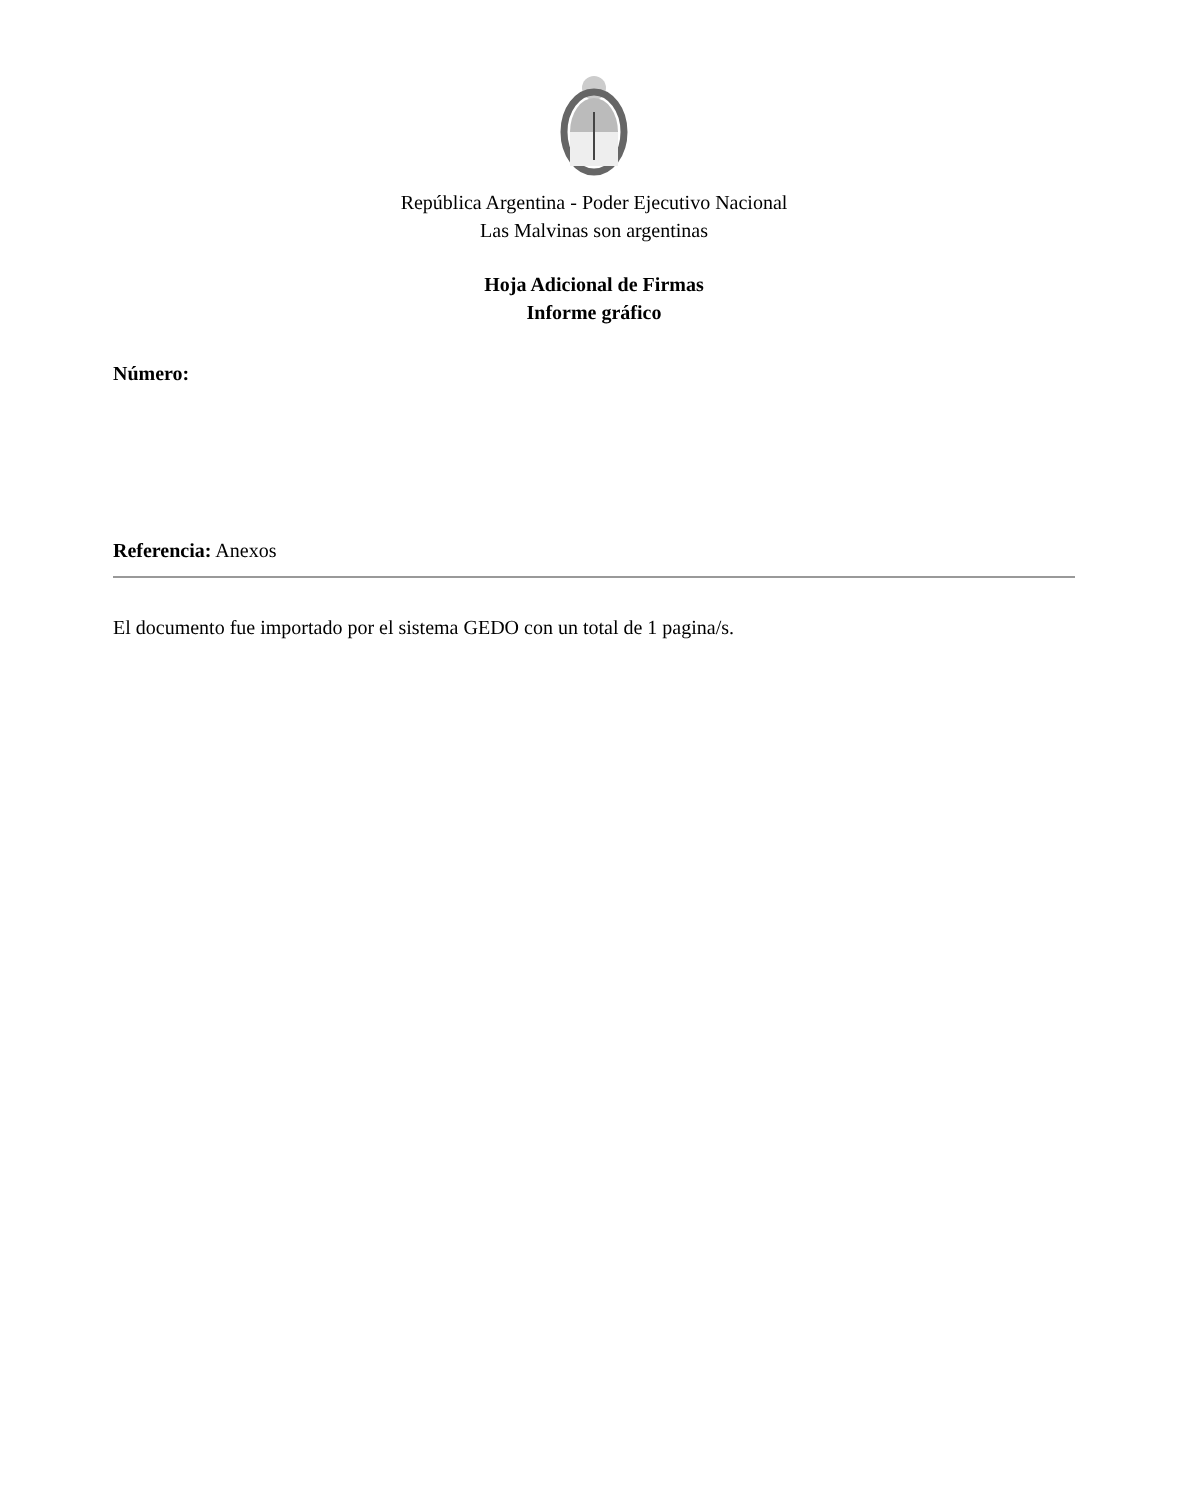República Argentina - Poder Ejecutivo Nacional
Las Malvinas son argentinas
Hoja Adicional de Firmas
Informe gráfico
Número:
Referencia: Anexos
El documento fue importado por el sistema GEDO con un total de 1 pagina/s.